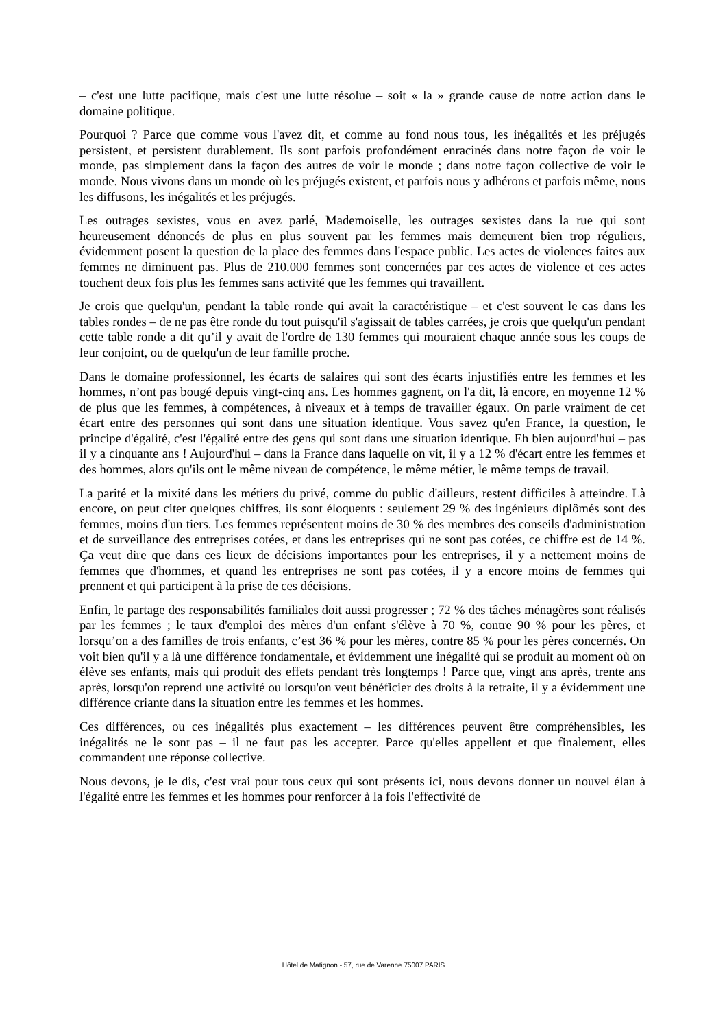– c'est une lutte pacifique, mais c'est une lutte résolue – soit « la » grande cause de notre action dans le domaine politique.
Pourquoi ? Parce que comme vous l'avez dit, et comme au fond nous tous, les inégalités et les préjugés persistent, et persistent durablement. Ils sont parfois profondément enracinés dans notre façon de voir le monde, pas simplement dans la façon des autres de voir le monde ; dans notre façon collective de voir le monde. Nous vivons dans un monde où les préjugés existent, et parfois nous y adhérons et parfois même, nous les diffusons, les inégalités et les préjugés.
Les outrages sexistes, vous en avez parlé, Mademoiselle, les outrages sexistes dans la rue qui sont heureusement dénoncés de plus en plus souvent par les femmes mais demeurent bien trop réguliers, évidemment posent la question de la place des femmes dans l'espace public. Les actes de violences faites aux femmes ne diminuent pas. Plus de 210.000 femmes sont concernées par ces actes de violence et ces actes touchent deux fois plus les femmes sans activité que les femmes qui travaillent.
Je crois que quelqu'un, pendant la table ronde qui avait la caractéristique – et c'est souvent le cas dans les tables rondes – de ne pas être ronde du tout puisqu'il s'agissait de tables carrées, je crois que quelqu'un pendant cette table ronde a dit qu’il y avait de l'ordre de 130 femmes qui mouraient chaque année sous les coups de leur conjoint, ou de quelqu'un de leur famille proche.
Dans le domaine professionnel, les écarts de salaires qui sont des écarts injustifiés entre les femmes et les hommes, n’ont pas bougé depuis vingt-cinq ans. Les hommes gagnent, on l'a dit, là encore, en moyenne 12 % de plus que les femmes, à compétences, à niveaux et à temps de travailler égaux. On parle vraiment de cet écart entre des personnes qui sont dans une situation identique. Vous savez qu'en France, la question, le principe d'égalité, c'est l'égalité entre des gens qui sont dans une situation identique. Eh bien aujourd'hui – pas il y a cinquante ans ! Aujourd'hui – dans la France dans laquelle on vit, il y a 12 % d'écart entre les femmes et des hommes, alors qu'ils ont le même niveau de compétence, le même métier, le même temps de travail.
La parité et la mixité dans les métiers du privé, comme du public d'ailleurs, restent difficiles à atteindre. Là encore, on peut citer quelques chiffres, ils sont éloquents : seulement 29 % des ingénieurs diplômés sont des femmes, moins d'un tiers. Les femmes représentent moins de 30 % des membres des conseils d'administration et de surveillance des entreprises cotées, et dans les entreprises qui ne sont pas cotées, ce chiffre est de 14 %. Ça veut dire que dans ces lieux de décisions importantes pour les entreprises, il y a nettement moins de femmes que d'hommes, et quand les entreprises ne sont pas cotées, il y a encore moins de femmes qui prennent et qui participent à la prise de ces décisions.
Enfin, le partage des responsabilités familiales doit aussi progresser ; 72 % des tâches ménagères sont réalisés par les femmes ; le taux d'emploi des mères d'un enfant s'élève à 70 %, contre 90 % pour les pères, et lorsqu’on a des familles de trois enfants, c’est 36 % pour les mères, contre 85 % pour les pères concernés. On voit bien qu'il y a là une différence fondamentale, et évidemment une inégalité qui se produit au moment où on élève ses enfants, mais qui produit des effets pendant très longtemps ! Parce que, vingt ans après, trente ans après, lorsqu'on reprend une activité ou lorsqu'on veut bénéficier des droits à la retraite, il y a évidemment une différence criante dans la situation entre les femmes et les hommes.
Ces différences, ou ces inégalités plus exactement – les différences peuvent être compréhensibles, les inégalités ne le sont pas – il ne faut pas les accepter. Parce qu'elles appellent et que finalement, elles commandent une réponse collective.
Nous devons, je le dis, c'est vrai pour tous ceux qui sont présents ici, nous devons donner un nouvel élan à l'égalité entre les femmes et les hommes pour renforcer à la fois l'effectivité de
Hôtel de Matignon - 57, rue de Varenne 75007 PARIS